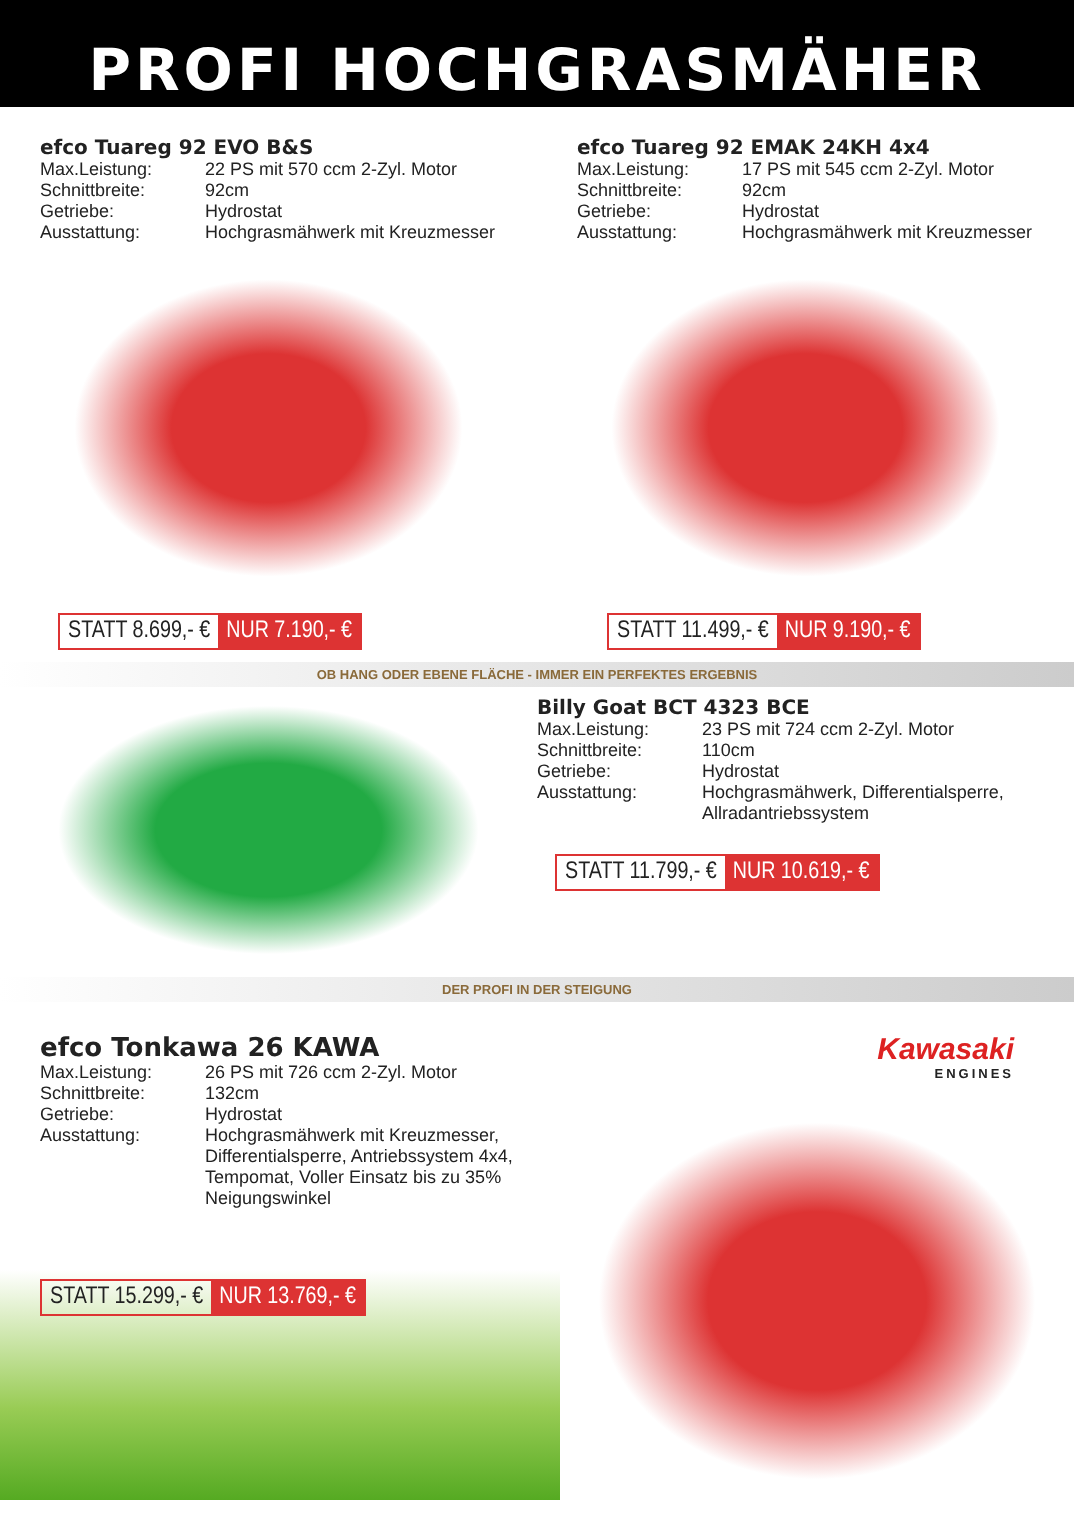PROFI HOCHGRASMÄHER
efco Tuareg 92 EVO B&S
Max.Leistung: 22 PS mit 570 ccm 2-Zyl. Motor Schnittbreite: 92cm Getriebe: Hydrostat Ausstattung: Hochgrasmähwerk mit Kreuzmesser
STATT 8.699,- € NUR 7.190,- €
efco Tuareg 92 EMAK 24KH 4x4
Max.Leistung: 17 PS mit 545 ccm 2-Zyl. Motor Schnittbreite: 92cm Getriebe: Hydrostat Ausstattung: Hochgrasmähwerk mit Kreuzmesser
STATT 11.499,- € NUR 9.190,- €
OB HANG ODER EBENE FLÄCHE - IMMER EIN PERFEKTES ERGEBNIS
Billy Goat BCT 4323 BCE
Max.Leistung: 23 PS mit 724 ccm 2-Zyl. Motor Schnittbreite: 110cm Getriebe: Hydrostat Ausstattung: Hochgrasmähwerk, Differentialsperre, Allradantriebssystem
STATT 11.799,- € NUR 10.619,- €
DER PROFI IN DER STEIGUNG
efco Tonkawa 26 KAWA
Max.Leistung: 26 PS mit 726 ccm 2-Zyl. Motor Schnittbreite: 132cm Getriebe: Hydrostat Ausstattung: Hochgrasmähwerk mit Kreuzmesser, Differentialsperre, Antriebssystem 4x4, Tempomat, Voller Einsatz bis zu 35% Neigungswinkel
STATT 15.299,- € NUR 13.769,- €
Kawasaki
ENGINES